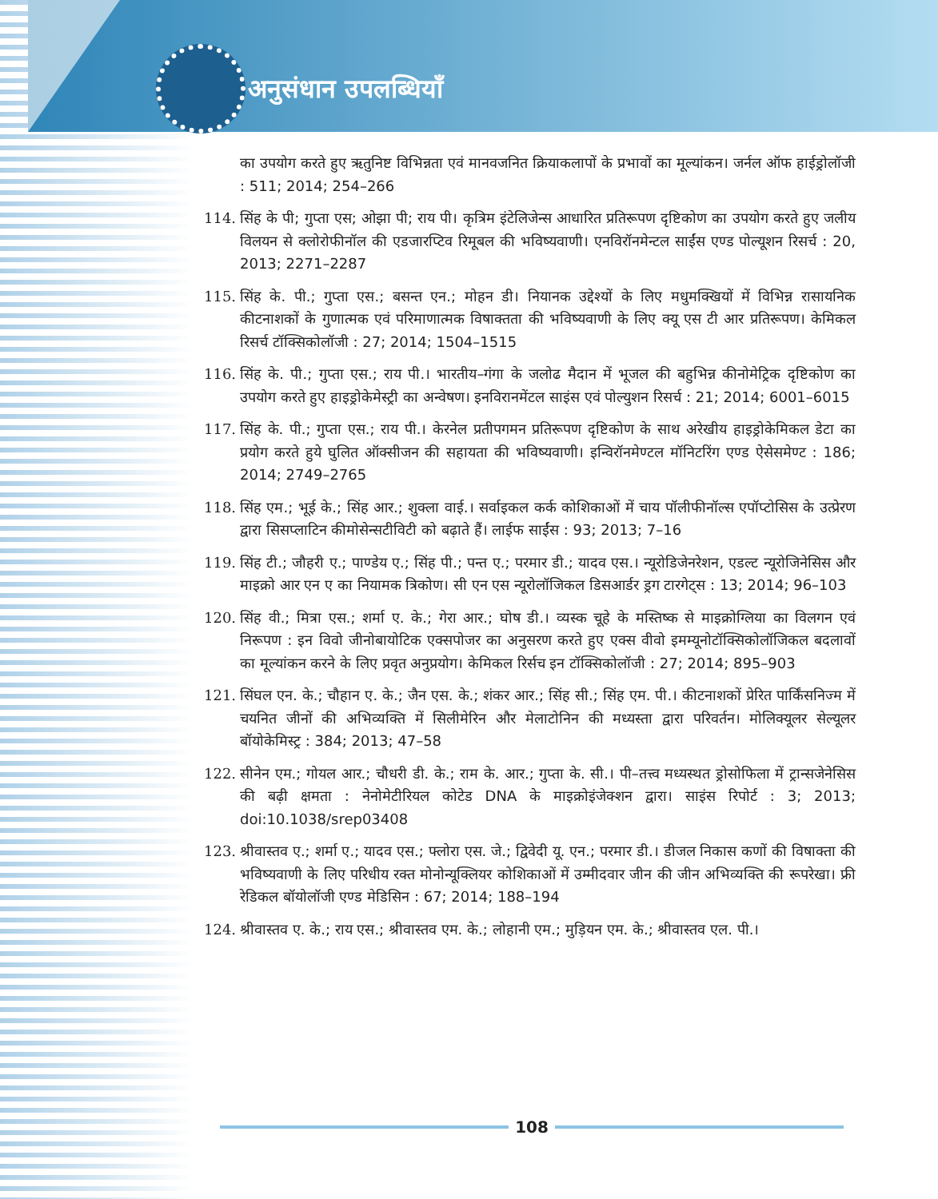अनुसंधान उपलब्धियाँ
का उपयोग करते हुए ऋतुनिष्ट विभिन्नता एवं मानवजनित क्रियाकलापों के प्रभावों का मूल्यांकन। जर्नल ऑफ हाईड्रोलॉजी : 511; 2014; 254–266
114. सिंह के पी; गुप्ता एस; ओझा पी; राय पी। कृत्रिम इंटेलिजेन्स आधारित प्रतिरूपण दृष्टिकोण का उपयोग करते हुए जलीय विलयन से क्लोरोफीनॉल की एडजारप्टिव रिमूबल की भविष्यवाणी। एनविरॉनमेन्टल साईंस एण्ड पोल्यूशन रिसर्च : 20, 2013; 2271–2287
115. सिंह के. पी.; गुप्ता एस.; बसन्त एन.; मोहन डी। नियानक उद्देश्यों के लिए मधुमक्खियों में विभिन्न रासायनिक कीटनाशकों के गुणात्मक एवं परिमाणात्मक विषाक्तता की भविष्यवाणी के लिए क्यू एस टी आर प्रतिरूपण। केमिकल रिसर्च टॉक्सिकोलॉजी : 27; 2014; 1504–1515
116. सिंह के. पी.; गुप्ता एस.; राय पी.। भारतीय–गंगा के जलोढ मैदान में भूजल की बहुभिन्न कीनोमेट्रिक दृष्टिकोण का उपयोग करते हुए हाइड्रोकेमेस्ट्री का अन्वेषण। इनविरानमेंटल साइंस एवं पोल्युशन रिसर्च : 21; 2014; 6001–6015
117. सिंह के. पी.; गुप्ता एस.; राय पी.। केरनेल प्रतीपगमन प्रतिरूपण दृष्टिकोण के साथ अरेखीय हाइड्रोकेमिकल डेटा का प्रयोग करते हुये घुलित ऑक्सीजन की सहायता की भविष्यवाणी। इन्विरॉनमेण्टल मॉनिटरिंग एण्ड ऐसेसमेण्ट : 186; 2014; 2749–2765
118. सिंह एम.; भूई के.; सिंह आर.; शुक्ला वाई.। सर्वाइकल कर्क कोशिकाओं में चाय पॉलीफीनॉल्स एपॉप्टोसिस के उत्प्रेरण द्वारा सिसप्लाटिन कीमोसेन्सटीविटी को बढ़ाते हैं। लाईफ साईंस : 93; 2013; 7–16
119. सिंह टी.; जौहरी ए.; पाण्डेय ए.; सिंह पी.; पन्त ए.; परमार डी.; यादव एस.। न्यूरोडिजेनरेशन, एडल्ट न्यूरोजिनेसिस और माइक्रो आर एन ए का नियामक त्रिकोण। सी एन एस न्यूरोलॉजिकल डिसआर्डर ड्रग टारगेट्स : 13; 2014; 96–103
120. सिंह वी.; मित्रा एस.; शर्मा ए. के.; गेरा आर.; घोष डी.। व्यस्क चूहे के मस्तिष्क से माइक्रोग्लिया का विलगन एवं निरूपण : इन विवो जीनोबायोटिक एक्सपोजर का अनुसरण करते हुए एक्स वीवो इमम्यूनोटॉक्सिकोलॉजिकल बदलावों का मूल्यांकन करने के लिए प्रवृत अनुप्रयोग। केमिकल रिर्सच इन टॉक्सिकोलॉजी : 27; 2014; 895–903
121. सिंघल एन. के.; चौहान ए. के.; जैन एस. के.; शंकर आर.; सिंह सी.; सिंह एम. पी.। कीटनाशकों प्रेरित पार्किंसनिज्म में चयनित जीनों की अभिव्यक्ति में सिलीमेरिन और मेलाटोनिन की मध्यस्ता द्वारा परिवर्तन। मोलिक्यूलर सेल्यूलर बॉयोकेमिस्ट्र : 384; 2013; 47–58
122. सीनेन एम.; गोयल आर.; चौधरी डी. के.; राम के. आर.; गुप्ता के. सी.। पी–तत्त्व मध्यस्थत ड्रोसोफिला में ट्रान्सजेनेसिस की बढ़ी क्षमता : नेनोमेटीरियल कोटेड DNA के माइक्रोइंजेक्शन द्वारा। साइंस रिपोर्ट : 3; 2013; doi:10.1038/srep03408
123. श्रीवास्तव ए.; शर्मा ए.; यादव एस.; फ्लोरा एस. जे.; द्विवेदी यू. एन.; परमार डी.। डीजल निकास कणों की विषाक्ता की भविष्यवाणी के लिए परिधीय रक्त मोनोन्यूक्लियर कोशिकाओं में उम्मीदवार जीन की जीन अभिव्यक्ति की रूपरेखा। फ्री रेडिकल बॉयोलॉजी एण्ड मेडिसिन : 67; 2014; 188–194
124. श्रीवास्तव ए. के.; राय एस.; श्रीवास्तव एम. के.; लोहानी एम.; मुड़ियन एम. के.; श्रीवास्तव एल. पी.।
108